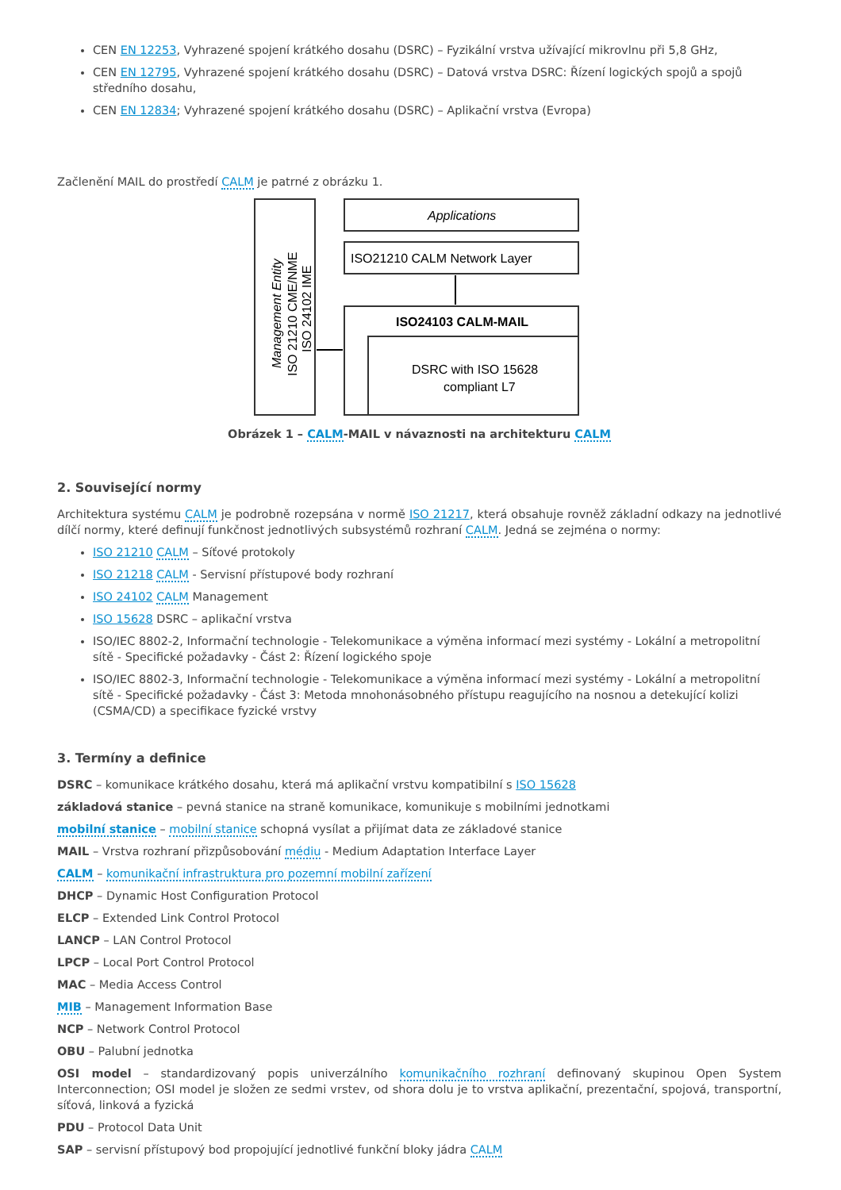CEN EN 12253, Vyhrazené spojení krátkého dosahu (DSRC) – Fyzikální vrstva užívající mikrovlnu při 5,8 GHz,
CEN EN 12795, Vyhrazené spojení krátkého dosahu (DSRC) – Datová vrstva DSRC: Řízení logických spojů a spojů středního dosahu,
CEN EN 12834; Vyhrazené spojení krátkého dosahu (DSRC) – Aplikační vrstva (Evropa)
Začlenění MAIL do prostředí CALM je patrné z obrázku 1.
Management Entity
ISO 21210 CME/NME
ISO 24102 IME
Applications
ISO21210 CALM Network Layer
ISO24103 CALM-MAIL
DSRC with ISO 15628
compliant L7
Obrázek 1 – CALM-MAIL v návaznosti na architekturu CALM
2. Související normy
Architektura systému CALM je podrobně rozepsána v normě ISO 21217, která obsahuje rovněž základní odkazy na jednotlivé dílčí normy, které definují funkčnost jednotlivých subsystémů rozhraní CALM. Jedná se zejména o normy:
ISO 21210 CALM – Síťové protokoly
ISO 21218 CALM - Servisní přístupové body rozhraní
ISO 24102 CALM Management
ISO 15628 DSRC – aplikační vrstva
ISO/IEC 8802-2, Informační technologie - Telekomunikace a výměna informací mezi systémy - Lokální a metropolitní sítě - Specifické požadavky - Část 2: Řízení logického spoje
ISO/IEC 8802-3, Informační technologie - Telekomunikace a výměna informací mezi systémy - Lokální a metropolitní sítě - Specifické požadavky - Část 3: Metoda mnohonásobného přístupu reagujícího na nosnou a detekující kolizi (CSMA/CD) a specifikace fyzické vrstvy
3. Termíny a definice
DSRC – komunikace krátkého dosahu, která má aplikační vrstvu kompatibilní s ISO 15628
základová stanice – pevná stanice na straně komunikace, komunikuje s mobilními jednotkami
mobilní stanice – mobilní stanice schopná vysílat a přijímat data ze základové stanice
MAIL – Vrstva rozhraní přizpůsobování médiu - Medium Adaptation Interface Layer
CALM – komunikační infrastruktura pro pozemní mobilní zařízení
DHCP – Dynamic Host Configuration Protocol
ELCP – Extended Link Control Protocol
LANCP – LAN Control Protocol
LPCP – Local Port Control Protocol
MAC – Media Access Control
MIB – Management Information Base
NCP – Network Control Protocol
OBU – Palubní jednotka
OSI model – standardizovaný popis univerzálního komunikačního rozhraní definovaný skupinou Open System Interconnection; OSI model je složen ze sedmi vrstev, od shora dolu je to vrstva aplikační, prezentační, spojová, transportní, síťová, linková a fyzická
PDU – Protocol Data Unit
SAP – servisní přístupový bod propojující jednotlivé funkční bloky jádra CALM